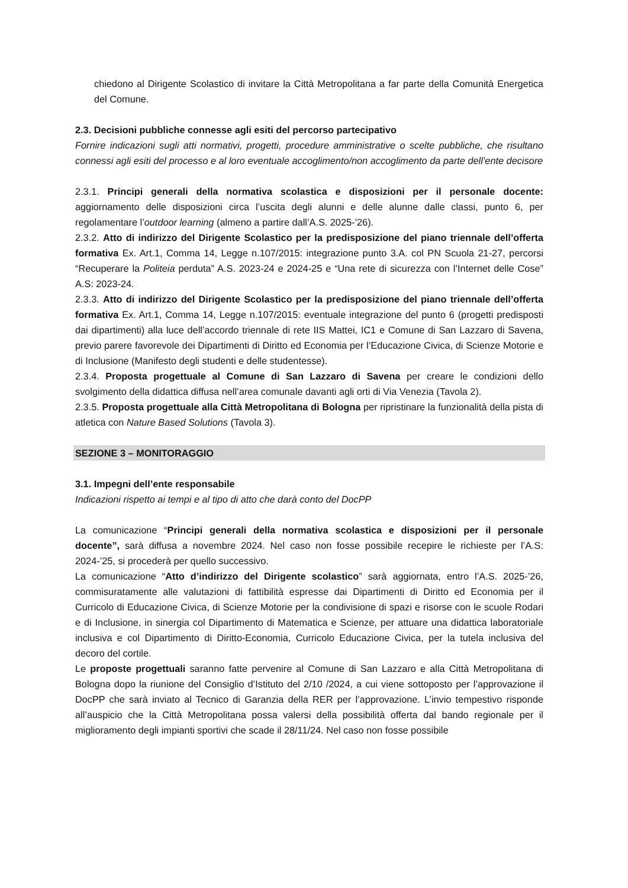chiedono al Dirigente Scolastico di invitare la Città Metropolitana a far parte della Comunità Energetica del Comune.
2.3. Decisioni pubbliche connesse agli esiti del percorso partecipativo
Fornire indicazioni sugli atti normativi, progetti, procedure amministrative o scelte pubbliche, che risultano connessi agli esiti del processo e al loro eventuale accoglimento/non accoglimento da parte dell’ente decisore
2.3.1. Principi generali della normativa scolastica e disposizioni per il personale docente: aggiornamento delle disposizioni circa l’uscita degli alunni e delle alunne dalle classi, punto 6, per regolamentare l’outdoor learning (almeno a partire dall’A.S. 2025-’26).
2.3.2. Atto di indirizzo del Dirigente Scolastico per la predisposizione del piano triennale dell’offerta formativa Ex. Art.1, Comma 14, Legge n.107/2015: integrazione punto 3.A. col PN Scuola 21-27, percorsi “Recuperare la Politeia perduta” A.S. 2023-24 e 2024-25 e “Una rete di sicurezza con l’Internet delle Cose” A.S: 2023-24.
2.3.3. Atto di indirizzo del Dirigente Scolastico per la predisposizione del piano triennale dell’offerta formativa Ex. Art.1, Comma 14, Legge n.107/2015: eventuale integrazione del punto 6 (progetti predisposti dai dipartimenti) alla luce dell’accordo triennale di rete IIS Mattei, IC1 e Comune di San Lazzaro di Savena, previo parere favorevole dei Dipartimenti di Diritto ed Economia per l’Educazione Civica, di Scienze Motorie e di Inclusione (Manifesto degli studenti e delle studentesse).
2.3.4. Proposta progettuale al Comune di San Lazzaro di Savena per creare le condizioni dello svolgimento della didattica diffusa nell’area comunale davanti agli orti di Via Venezia (Tavola 2).
2.3.5. Proposta progettuale alla Città Metropolitana di Bologna per ripristinare la funzionalità della pista di atletica con Nature Based Solutions (Tavola 3).
SEZIONE 3 – MONITORAGGIO
3.1. Impegni dell’ente responsabile
Indicazioni rispetto ai tempi e al tipo di atto che darà conto del DocPP
La comunicazione “Principi generali della normativa scolastica e disposizioni per il personale docente”, sarà diffusa a novembre 2024. Nel caso non fosse possibile recepire le richieste per l’A.S: 2024-’25, si procederà per quello successivo.
La comunicazione “Atto d’indirizzo del Dirigente scolastico” sarà aggiornata, entro l’A.S. 2025-’26, commisuratamente alle valutazioni di fattibilità espresse dai Dipartimenti di Diritto ed Economia per il Curricolo di Educazione Civica, di Scienze Motorie per la condivisione di spazi e risorse con le scuole Rodari e di Inclusione, in sinergia col Dipartimento di Matematica e Scienze, per attuare una didattica laboratoriale inclusiva e col Dipartimento di Diritto-Economia, Curricolo Educazione Civica, per la tutela inclusiva del decoro del cortile.
Le proposte progettuali saranno fatte pervenire al Comune di San Lazzaro e alla Città Metropolitana di Bologna dopo la riunione del Consiglio d’Istituto del 2/10 /2024, a cui viene sottoposto per l’approvazione il DocPP che sarà inviato al Tecnico di Garanzia della RER per l’approvazione. L’invio tempestivo risponde all’auspicio che la Città Metropolitana possa valersi della possibilità offerta dal bando regionale per il miglioramento degli impianti sportivi che scade il 28/11/24. Nel caso non fosse possibile